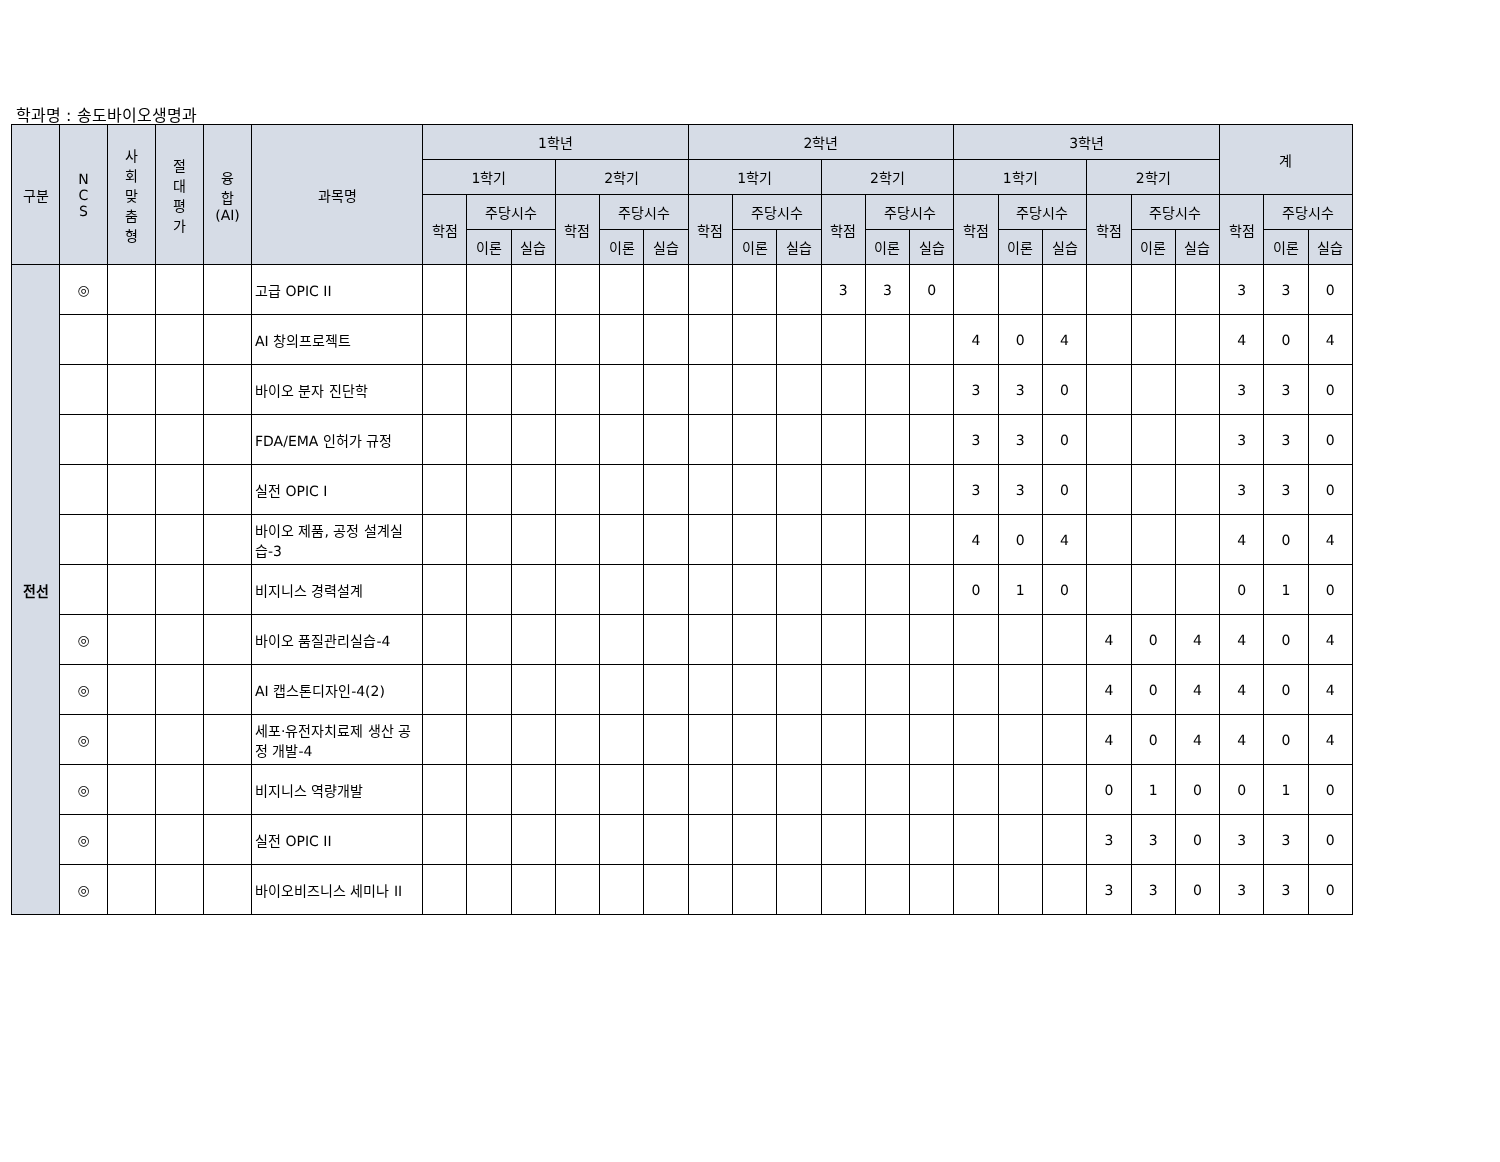학과명 : 송도바이오생명과
| 구분 | N C S | 사 회 맞 춤 형 | 절 대 평 가 | 융 합 (AI) | 과목명 | 1학년 | | | | | | 2학년 | | | | | | 3학년 | | | | | | 계 | | |
| --- | --- | --- | --- | --- | --- | --- | --- | --- | --- | --- | --- | --- | --- | --- | --- | --- | --- | --- | --- | --- | --- | --- | --- | --- | --- | --- |
| | | | | | | 1학기 | | | 2학기 | | | 1학기 | | | 2학기 | | | 1학기 | | | 2학기 | | | | | |
| | | | | | | 학점 | 주당시수 | | 학점 | 주당시수 | | 학점 | 주당시수 | | 학점 | 주당시수 | | 학점 | 주당시수 | | 학점 | 주당시수 | | 학점 | 주당시수 | |
| | | | | | | | 이론 | 실습 | | 이론 | 실습 | | 이론 | 실습 | | 이론 | 실습 | | 이론 | 실습 | | 이론 | 실습 | | 이론 | 실습 |
| 전선 | ◎ | | | | 고급 OPIC II | | | | | | | | | | 3 | 3 | 0 | | | | | | | 3 | 3 | 0 |
| | | | | | AI 창의프로젝트 | | | | | | | | | | | | | 4 | 0 | 4 | | | | 4 | 0 | 4 |
| | | | | | 바이오 분자 진단학 | | | | | | | | | | | | | 3 | 3 | 0 | | | | 3 | 3 | 0 |
| | | | | | FDA/EMA 인허가 규정 | | | | | | | | | | | | | 3 | 3 | 0 | | | | 3 | 3 | 0 |
| | | | | | 실전 OPIC I | | | | | | | | | | | | | 3 | 3 | 0 | | | | 3 | 3 | 0 |
| | | | | | 바이오 제품, 공정 설계실습-3 | | | | | | | | | | | | | 4 | 0 | 4 | | | | 4 | 0 | 4 |
| | | | | | 비지니스 경력설계 | | | | | | | | | | | | | 0 | 1 | 0 | | | | 0 | 1 | 0 |
| | ◎ | | | | 바이오 품질관리실습-4 | | | | | | | | | | | | | | | | 4 | 0 | 4 | 4 | 0 | 4 |
| | ◎ | | | | AI 캡스톤디자인-4(2) | | | | | | | | | | | | | | | | 4 | 0 | 4 | 4 | 0 | 4 |
| | ◎ | | | | 세포·유전자치료제 생산 공정 개발-4 | | | | | | | | | | | | | | | | 4 | 0 | 4 | 4 | 0 | 4 |
| | ◎ | | | | 비지니스 역량개발 | | | | | | | | | | | | | | | | 0 | 1 | 0 | 0 | 1 | 0 |
| | ◎ | | | | 실전 OPIC II | | | | | | | | | | | | | | | | 3 | 3 | 0 | 3 | 3 | 0 |
| | ◎ | | | | 바이오비즈니스 세미나 II | | | | | | | | | | | | | | | | 3 | 3 | 0 | 3 | 3 | 0 |